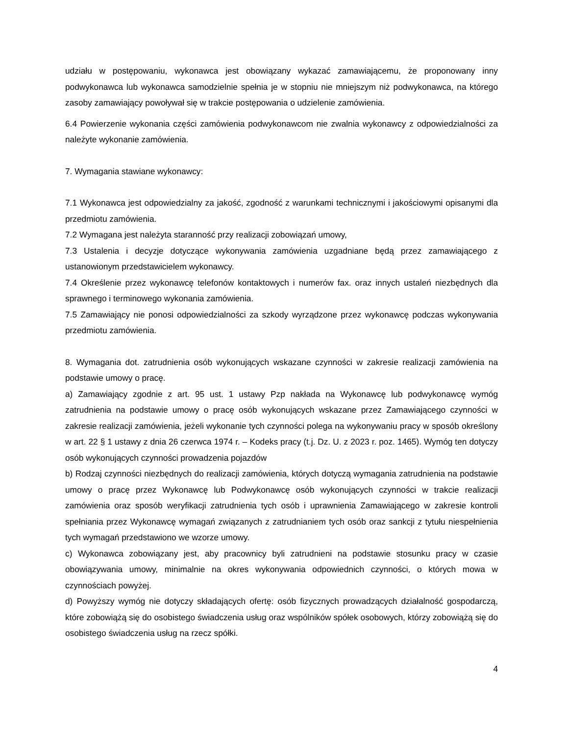udziału w postępowaniu, wykonawca jest obowiązany wykazać zamawiającemu, że proponowany inny podwykonawca lub wykonawca samodzielnie spełnia je w stopniu nie mniejszym niż podwykonawca, na którego zasoby zamawiający powoływał się w trakcie postępowania o udzielenie zamówienia.
6.4 Powierzenie wykonania części zamówienia podwykonawcom nie zwalnia wykonawcy z odpowiedzialności za należyte wykonanie zamówienia.
7. Wymagania stawiane wykonawcy:
7.1 Wykonawca jest odpowiedzialny za jakość, zgodność z warunkami technicznymi i jakościowymi opisanymi dla przedmiotu zamówienia.
7.2 Wymagana jest należyta staranność przy realizacji zobowiązań umowy,
7.3 Ustalenia i decyzje dotyczące wykonywania zamówienia uzgadniane będą przez zamawiającego z ustanowionym przedstawicielem wykonawcy.
7.4 Określenie przez wykonawcę telefonów kontaktowych i numerów fax. oraz innych ustaleń niezbędnych dla sprawnego i terminowego wykonania zamówienia.
7.5 Zamawiający nie ponosi odpowiedzialności za szkody wyrządzone przez wykonawcę podczas wykonywania przedmiotu zamówienia.
8. Wymagania dot. zatrudnienia osób wykonujących wskazane czynności w zakresie realizacji zamówienia na podstawie umowy o pracę.
a) Zamawiający zgodnie z art. 95 ust. 1 ustawy Pzp nakłada na Wykonawcę lub podwykonawcę wymóg zatrudnienia na podstawie umowy o pracę osób wykonujących wskazane przez Zamawiającego czynności w zakresie realizacji zamówienia, jeżeli wykonanie tych czynności polega na wykonywaniu pracy w sposób określony w art. 22 § 1 ustawy z dnia 26 czerwca 1974 r. – Kodeks pracy (t.j. Dz. U. z 2023 r. poz. 1465). Wymóg ten dotyczy osób wykonujących czynności prowadzenia pojazdów
b) Rodzaj czynności niezbędnych do realizacji zamówienia, których dotyczą wymagania zatrudnienia na podstawie umowy o pracę przez Wykonawcę lub Podwykonawcę osób wykonujących czynności w trakcie realizacji zamówienia oraz sposób weryfikacji zatrudnienia tych osób i uprawnienia Zamawiającego w zakresie kontroli spełniania przez Wykonawcę wymagań związanych z zatrudnianiem tych osób oraz sankcji z tytułu niespełnienia tych wymagań przedstawiono we wzorze umowy.
c) Wykonawca zobowiązany jest, aby pracownicy byli zatrudnieni na podstawie stosunku pracy w czasie obowiązywania umowy, minimalnie na okres wykonywania odpowiednich czynności, o których mowa w czynnościach powyżej.
d) Powyższy wymóg nie dotyczy składających ofertę: osób fizycznych prowadzących działalność gospodarczą, które zobowiążą się do osobistego świadczenia usług oraz wspólników spółek osobowych, którzy zobowiążą się do osobistego świadczenia usług na rzecz spółki.
4